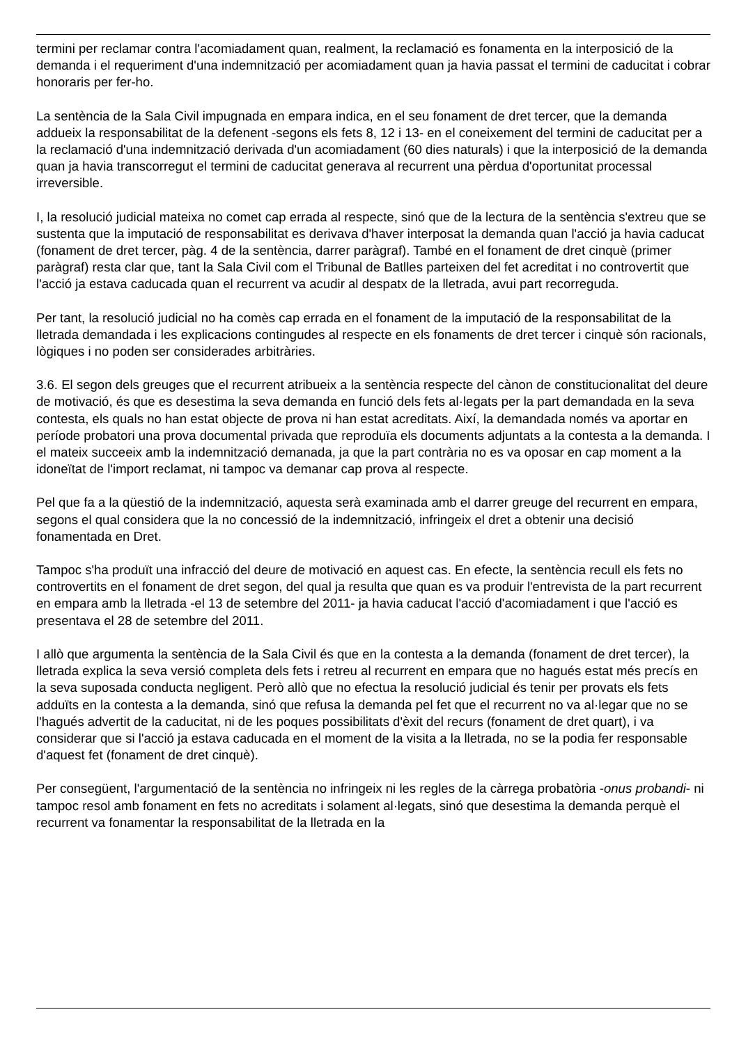termini per reclamar contra l'acomiadament quan, realment, la reclamació es fonamenta en la interposició de la demanda i el requeriment d'una indemnització per acomiadament quan ja havia passat el termini de caducitat i cobrar honoraris per fer-ho.
La sentència de la Sala Civil impugnada en empara indica, en el seu fonament de dret tercer, que la demanda addueix la responsabilitat de la defenent -segons els fets 8, 12 i 13- en el coneixement del termini de caducitat per a la reclamació d'una indemnització derivada d'un acomiadament (60 dies naturals) i que la interposició de la demanda quan ja havia transcorregut el termini de caducitat generava al recurrent una pèrdua d'oportunitat processal irreversible.
I, la resolució judicial mateixa no comet cap errada al respecte, sinó que de la lectura de la sentència s'extreu que se sustenta que la imputació de responsabilitat es derivava d'haver interposat la demanda quan l'acció ja havia caducat (fonament de dret tercer, pàg. 4 de la sentència, darrer paràgraf). També en el fonament de dret cinquè (primer paràgraf) resta clar que, tant la Sala Civil com el Tribunal de Batlles parteixen del fet acreditat i no controvertit que l'acció ja estava caducada quan el recurrent va acudir al despatx de la lletrada, avui part recorreguda.
Per tant, la resolució judicial no ha comès cap errada en el fonament de la imputació de la responsabilitat de la lletrada demandada i les explicacions contingudes al respecte en els fonaments de dret tercer i cinquè són racionals, lògiques i no poden ser considerades arbitràries.
3.6. El segon dels greuges que el recurrent atribueix a la sentència respecte del cànon de constitucionalitat del deure de motivació, és que es desestima la seva demanda en funció dels fets al·legats per la part demandada en la seva contesta, els quals no han estat objecte de prova ni han estat acreditats. Així, la demandada només va aportar en període probatori una prova documental privada que reproduïa els documents adjuntats a la contesta a la demanda. I el mateix succeeix amb la indemnització demanada, ja que la part contrària no es va oposar en cap moment a la idoneïtat de l'import reclamat, ni tampoc va demanar cap prova al respecte.
Pel que fa a la qüestió de la indemnització, aquesta serà examinada amb el darrer greuge del recurrent en empara, segons el qual considera que la no concessió de la indemnització, infringeix el dret a obtenir una decisió fonamentada en Dret.
Tampoc s'ha produït una infracció del deure de motivació en aquest cas. En efecte, la sentència recull els fets no controvertits en el fonament de dret segon, del qual ja resulta que quan es va produir l'entrevista de la part recurrent en empara amb la lletrada -el 13 de setembre del 2011- ja havia caducat l'acció d'acomiadament i que l'acció es presentava el 28 de setembre del 2011.
I allò que argumenta la sentència de la Sala Civil és que en la contesta a la demanda (fonament de dret tercer), la lletrada explica la seva versió completa dels fets i retreu al recurrent en empara que no hagués estat més precís en la seva suposada conducta negligent. Però allò que no efectua la resolució judicial és tenir per provats els fets adduïts en la contesta a la demanda, sinó que refusa la demanda pel fet que el recurrent no va al·legar que no se l'hagués advertit de la caducitat, ni de les poques possibilitats d'èxit del recurs (fonament de dret quart), i va considerar que si l'acció ja estava caducada en el moment de la visita a la lletrada, no se la podia fer responsable d'aquest fet (fonament de dret cinquè).
Per consegüent, l'argumentació de la sentència no infringeix ni les regles de la càrrega probatòria -onus probandi- ni tampoc resol amb fonament en fets no acreditats i solament al·legats, sinó que desestima la demanda perquè el recurrent va fonamentar la responsabilitat de la lletrada en la